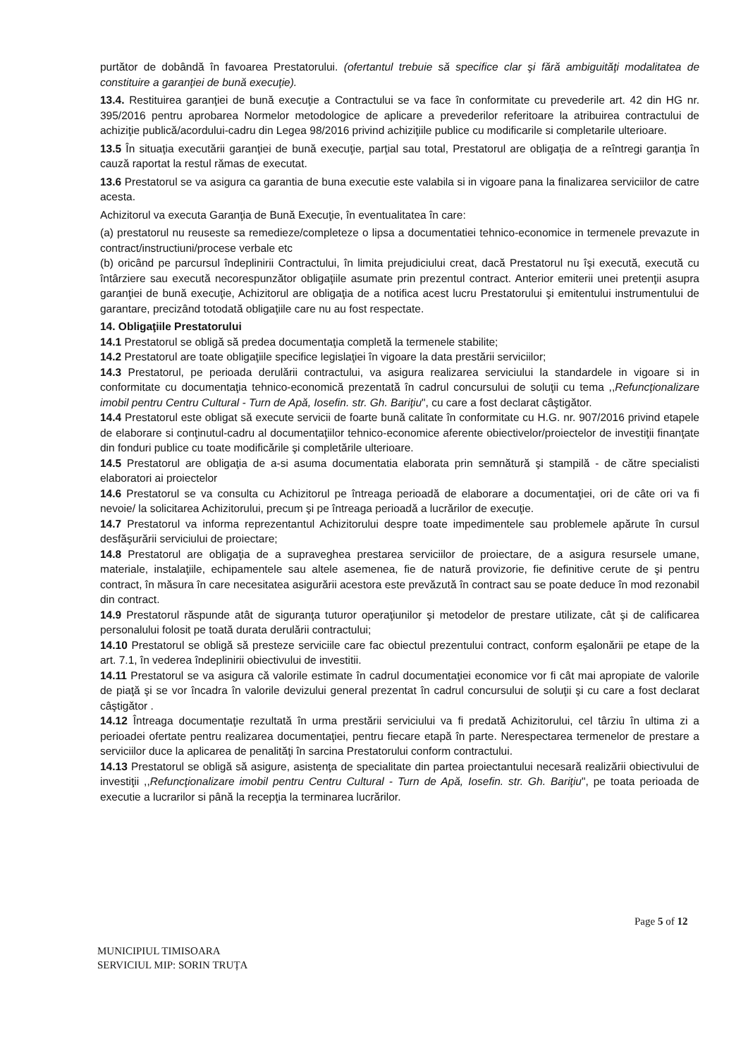purtător de dobândă în favoarea Prestatorului. (ofertantul trebuie să specifice clar şi fără ambiguităţi modalitatea de constituire a garanţiei de bună execuţie).
13.4. Restituirea garanţiei de bună execuţie a Contractului se va face în conformitate cu prevederile art. 42 din HG nr. 395/2016 pentru aprobarea Normelor metodologice de aplicare a prevederilor referitoare la atribuirea contractului de achiziţie publică/acordului-cadru din Legea 98/2016 privind achiziţiile publice cu modificarile si completarile ulterioare.
13.5 În situaţia executării garanţiei de bună execuţie, parţial sau total, Prestatorul are obligaţia de a reîntregi garanţia în cauză raportat la restul rămas de executat.
13.6 Prestatorul se va asigura ca garantia de buna executie este valabila si in vigoare pana la finalizarea serviciilor de catre acesta.
Achizitorul va executa Garanţia de Bună Execuţie, în eventualitatea în care:
(a) prestatorul nu reuseste sa remedieze/completeze o lipsa a documentatiei tehnico-economice in termenele prevazute in contract/instructiuni/procese verbale etc
(b) oricând pe parcursul îndeplinirii Contractului, în limita prejudiciului creat, dacă Prestatorul nu îşi execută, execută cu întârziere sau execută necorespunzător obligaţiile asumate prin prezentul contract. Anterior emiterii unei pretenţii asupra garanţiei de bună execuţie, Achizitorul are obligaţia de a notifica acest lucru Prestatorului şi emitentului instrumentului de garantare, precizând totodată obligaţiile care nu au fost respectate.
14. Obligaţiile Prestatorului
14.1 Prestatorul se obligă să predea documentaţia completă la termenele stabilite;
14.2 Prestatorul are toate obligaţiile specifice legislaţiei în vigoare la data prestării serviciilor;
14.3 Prestatorul, pe perioada derulării contractului, va asigura realizarea serviciului la standardele in vigoare si in conformitate cu documentaţia tehnico-economică prezentată în cadrul concursului de soluţii cu tema ,,Refuncţionalizare imobil pentru Centru Cultural - Turn de Apă, Iosefin. str. Gh. Bariţiu", cu care a fost declarat câştigător.
14.4 Prestatorul este obligat să execute servicii de foarte bună calitate în conformitate cu H.G. nr. 907/2016 privind etapele de elaborare si conţinutul-cadru al documentaţiilor tehnico-economice aferente obiectivelor/proiectelor de investiţii finanţate din fonduri publice cu toate modificările şi completările ulterioare.
14.5 Prestatorul are obligaţia de a-si asuma documentatia elaborata prin semnătură şi stampilă - de către specialisti elaboratori ai proiectelor
14.6 Prestatorul se va consulta cu Achizitorul pe întreaga perioadă de elaborare a documentaţiei, ori de câte ori va fi nevoie/ la solicitarea Achizitorului, precum şi pe întreaga perioadă a lucrărilor de execuţie.
14.7 Prestatorul va informa reprezentantul Achizitorului despre toate impedimentele sau problemele apărute în cursul desfăşurării serviciului de proiectare;
14.8 Prestatorul are obligaţia de a supraveghea prestarea serviciilor de proiectare, de a asigura resursele umane, materiale, instalaţiile, echipamentele sau altele asemenea, fie de natură provizorie, fie definitive cerute de şi pentru contract, în măsura în care necesitatea asigurării acestora este prevăzută în contract sau se poate deduce în mod rezonabil din contract.
14.9 Prestatorul răspunde atât de siguranţa tuturor operaţiunilor şi metodelor de prestare utilizate, cât şi de calificarea personalului folosit pe toată durata derulării contractului;
14.10 Prestatorul se obligă să presteze serviciile care fac obiectul prezentului contract, conform eşalonării pe etape de la art. 7.1, în vederea îndeplinirii obiectivului de investitii.
14.11 Prestatorul se va asigura că valorile estimate în cadrul documentaţiei economice vor fi cât mai apropiate de valorile de piaţă şi se vor încadra în valorile devizului general prezentat în cadrul concursului de soluţii şi cu care a fost declarat câştigător .
14.12 Întreaga documentaţie rezultată în urma prestării serviciului va fi predată Achizitorului, cel târziu în ultima zi a perioadei ofertate pentru realizarea documentaţiei, pentru fiecare etapă în parte. Nerespectarea termenelor de prestare a serviciilor duce la aplicarea de penalităţi în sarcina Prestatorului conform contractului.
14.13 Prestatorul se obligă să asigure, asistenţa de specialitate din partea proiectantului necesară realizării obiectivului de investiţii ,,Refuncţionalizare imobil pentru Centru Cultural - Turn de Apă, Iosefin. str. Gh. Bariţiu", pe toata perioada de executie a lucrarilor si până la recepţia la terminarea lucrărilor.
Page 5 of 12
MUNICIPIUL TIMISOARA
SERVICIUL MIP: SORIN TRUȚA